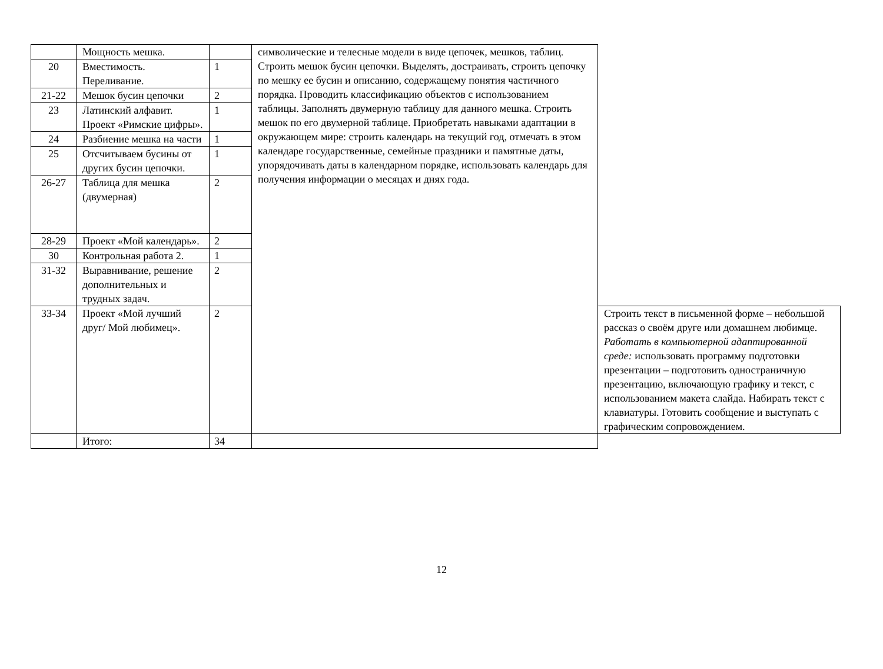| | Мощность мешка. | | символические и телесные модели в виде цепочек, мешков, таблиц. Строить мешок бусин цепочки. Выделять, достраивать, строить цепочку по мешку ее бусин и описанию, содержащему понятия частичного порядка. Проводить классификацию объектов с использованием таблицы. Заполнять двумерную таблицу для данного мешка. Строить мешок по его двумерной таблице. Приобретать навыками адаптации в окружающем мире: строить календарь на текущий год, отмечать в этом календаре государственные, семейные праздники и памятные даты, упорядочивать даты в календарном порядке, использовать календарь для получения информации о месяцах и днях года. | |
| 20 | Вместимость. Переливание. | 1 | | |
| 21-22 | Мешок бусин цепочки | 2 | | |
| 23 | Латинский алфавит. Проект «Римские цифры». | 1 | | |
| 24 | Разбиение мешка на части | 1 | | |
| 25 | Отсчитываем бусины от других бусин цепочки. | 1 | | |
| 26-27 | Таблица для мешка (двумерная) | 2 | | |
| 28-29 | Проект «Мой календарь». | 2 | | |
| 30 | Контрольная работа 2. | 1 | | |
| 31-32 | Выравнивание, решение дополнительных и трудных задач. | 2 | | |
| 33-34 | Проект «Мой лучший друг/ Мой любимец». | 2 | | Строить текст в письменной форме – небольшой рассказ о своём друге или домашнем любимце. Работать в компьютерной адаптированной среде: использовать программу подготовки презентации – подготовить одностраничную презентацию, включающую графику и текст, с использованием макета слайда. Набирать текст с клавиатуры. Готовить сообщение и выступать с графическим сопровождением. |
| | Итого: | 34 | | |
12